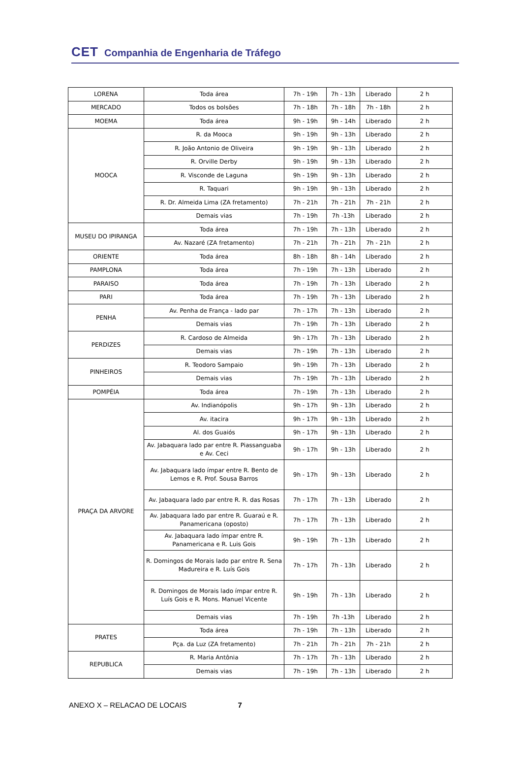CET Companhia de Engenharia de Tráfego
| LORENA | Toda área | 7h - 19h | 7h - 13h | Liberado | 2 h |
| MERCADO | Todos os bolsões | 7h - 18h | 7h - 18h | 7h - 18h | 2 h |
| MOEMA | Toda área | 9h - 19h | 9h - 14h | Liberado | 2 h |
| MOOCA | R. da Mooca | 9h - 19h | 9h - 13h | Liberado | 2 h |
| | R. João Antonio de Oliveira | 9h - 19h | 9h - 13h | Liberado | 2 h |
| | R. Orville Derby | 9h - 19h | 9h - 13h | Liberado | 2 h |
| | R. Visconde de Laguna | 9h - 19h | 9h - 13h | Liberado | 2 h |
| | R. Taquari | 9h - 19h | 9h - 13h | Liberado | 2 h |
| | R. Dr. Almeida Lima (ZA fretamento) | 7h - 21h | 7h - 21h | 7h - 21h | 2 h |
| | Demais vias | 7h - 19h | 7h -13h | Liberado | 2 h |
| MUSEU DO IPIRANGA | Toda área | 7h - 19h | 7h - 13h | Liberado | 2 h |
| | Av. Nazaré (ZA fretamento) | 7h - 21h | 7h - 21h | 7h - 21h | 2 h |
| ORIENTE | Toda área | 8h - 18h | 8h - 14h | Liberado | 2 h |
| PAMPLONA | Toda área | 7h - 19h | 7h - 13h | Liberado | 2 h |
| PARAISO | Toda área | 7h - 19h | 7h - 13h | Liberado | 2 h |
| PARI | Toda área | 7h - 19h | 7h - 13h | Liberado | 2 h |
| PENHA | Av. Penha de França - lado par | 7h - 17h | 7h - 13h | Liberado | 2 h |
| | Demais vias | 7h - 19h | 7h - 13h | Liberado | 2 h |
| PERDIZES | R. Cardoso de Almeida | 9h - 17h | 7h - 13h | Liberado | 2 h |
| | Demais vias | 7h - 19h | 7h - 13h | Liberado | 2 h |
| PINHEIROS | R. Teodoro Sampaio | 9h - 19h | 7h - 13h | Liberado | 2 h |
| | Demais vias | 7h - 19h | 7h - 13h | Liberado | 2 h |
| POMPÉIA | Toda área | 7h - 19h | 7h - 13h | Liberado | 2 h |
| PRAÇA DA ARVORE | Av. Indianópolis | 9h - 17h | 9h - 13h | Liberado | 2 h |
| | Av. itacira | 9h - 17h | 9h - 13h | Liberado | 2 h |
| | Al. dos Guaiós | 9h - 17h | 9h - 13h | Liberado | 2 h |
| | Av. Jabaquara lado par entre R. Piassanguaba e Av. Ceci | 9h - 17h | 9h - 13h | Liberado | 2 h |
| | Av. Jabaquara lado ímpar entre R. Bento de Lemos e R. Prof. Sousa Barros | 9h - 17h | 9h - 13h | Liberado | 2 h |
| | Av. Jabaquara lado par entre R. R. das Rosas | 7h - 17h | 7h - 13h | Liberado | 2 h |
| | Av. Jabaquara lado par entre R. Guaraú e R. Panamericana (oposto) | 7h - 17h | 7h - 13h | Liberado | 2 h |
| | Av. Jabaquara lado ímpar entre R. Panamericana e R. Luis Gois | 9h - 19h | 7h - 13h | Liberado | 2 h |
| | R. Domingos de Morais lado par entre R. Sena Madureira e R. Luís Gois | 7h - 17h | 7h - 13h | Liberado | 2 h |
| | R. Domingos de Morais lado ímpar entre R. Luís Gois e R. Mons. Manuel Vicente | 9h - 19h | 7h - 13h | Liberado | 2 h |
| | Demais vias | 7h - 19h | 7h -13h | Liberado | 2 h |
| PRATES | Toda área | 7h - 19h | 7h - 13h | Liberado | 2 h |
| | Pça. da Luz (ZA fretamento) | 7h - 21h | 7h - 21h | 7h - 21h | 2 h |
| REPUBLICA | R. Maria Antônia | 7h - 17h | 7h - 13h | Liberado | 2 h |
| | Demais vias | 7h - 19h | 7h - 13h | Liberado | 2 h |
ANEXO X – RELACAO DE LOCAIS 7